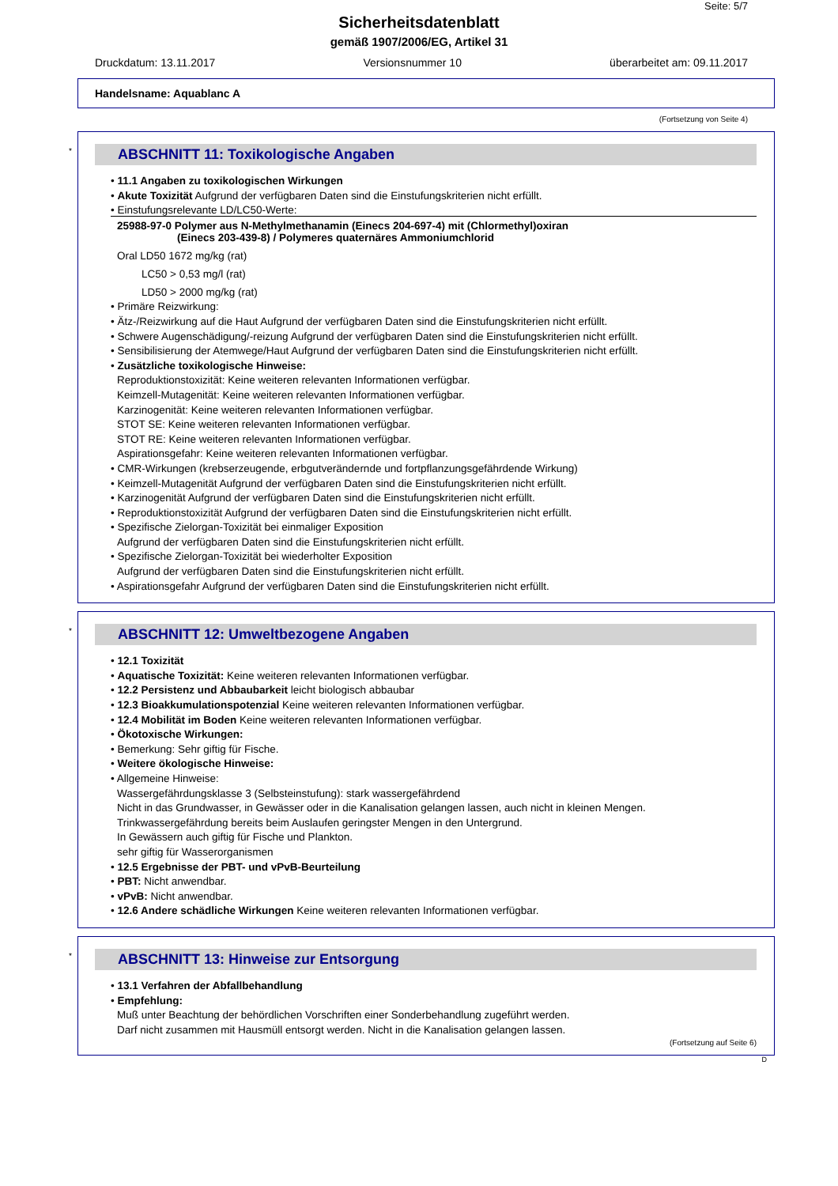Seite: 5/7
Sicherheitsdatenblatt
gemäß 1907/2006/EG, Artikel 31
Druckdatum: 13.11.2017 Versionsnummer 10 überarbeitet am: 09.11.2017
Handelsname: Aquablanc A
(Fortsetzung von Seite 4)
*
ABSCHNITT 11: Toxikologische Angaben
• 11.1 Angaben zu toxikologischen Wirkungen
• Akute Toxizität Aufgrund der verfügbaren Daten sind die Einstufungskriterien nicht erfüllt.
• Einstufungsrelevante LD/LC50-Werte:
25988-97-0 Polymer aus N-Methylmethanamin (Einecs 204-697-4) mit (Chlormethyl)oxiran
(Einecs 203-439-8) / Polymeres quaternäres Ammoniumchlorid
Oral LD50 1672 mg/kg (rat)
LC50 > 0,53 mg/l (rat)
LD50 > 2000 mg/kg (rat)
• Primäre Reizwirkung:
• Ätz-/Reizwirkung auf die Haut Aufgrund der verfügbaren Daten sind die Einstufungskriterien nicht erfüllt.
• Schwere Augenschädigung/-reizung Aufgrund der verfügbaren Daten sind die Einstufungskriterien nicht erfüllt.
• Sensibilisierung der Atemwege/Haut Aufgrund der verfügbaren Daten sind die Einstufungskriterien nicht erfüllt.
• Zusätzliche toxikologische Hinweise:
Reproduktionstoxizität: Keine weiteren relevanten Informationen verfügbar.
Keimzell-Mutagenität: Keine weiteren relevanten Informationen verfügbar.
Karzinogenität: Keine weiteren relevanten Informationen verfügbar.
STOT SE: Keine weiteren relevanten Informationen verfügbar.
STOT RE: Keine weiteren relevanten Informationen verfügbar.
Aspirationsgefahr: Keine weiteren relevanten Informationen verfügbar.
• CMR-Wirkungen (krebserzeugende, erbgutverändernde und fortpflanzungsgefährdende Wirkung)
• Keimzell-Mutagenität Aufgrund der verfügbaren Daten sind die Einstufungskriterien nicht erfüllt.
• Karzinogenität Aufgrund der verfügbaren Daten sind die Einstufungskriterien nicht erfüllt.
• Reproduktionstoxizität Aufgrund der verfügbaren Daten sind die Einstufungskriterien nicht erfüllt.
• Spezifische Zielorgan-Toxizität bei einmaliger Exposition
Aufgrund der verfügbaren Daten sind die Einstufungskriterien nicht erfüllt.
• Spezifische Zielorgan-Toxizität bei wiederholter Exposition
Aufgrund der verfügbaren Daten sind die Einstufungskriterien nicht erfüllt.
• Aspirationsgefahr Aufgrund der verfügbaren Daten sind die Einstufungskriterien nicht erfüllt.
*
ABSCHNITT 12: Umweltbezogene Angaben
• 12.1 Toxizität
• Aquatische Toxizität: Keine weiteren relevanten Informationen verfügbar.
• 12.2 Persistenz und Abbaubarkeit leicht biologisch abbaubar
• 12.3 Bioakkumulationspotenzial Keine weiteren relevanten Informationen verfügbar.
• 12.4 Mobilität im Boden Keine weiteren relevanten Informationen verfügbar.
• Ökotoxische Wirkungen:
• Bemerkung: Sehr giftig für Fische.
• Weitere ökologische Hinweise:
• Allgemeine Hinweise:
Wassergefährdungsklasse 3 (Selbsteinstufung): stark wassergefährdend
Nicht in das Grundwasser, in Gewässer oder in die Kanalisation gelangen lassen, auch nicht in kleinen Mengen.
Trinkwassergefährdung bereits beim Auslaufen geringster Mengen in den Untergrund.
In Gewässern auch giftig für Fische und Plankton.
sehr giftig für Wasserorganismen
• 12.5 Ergebnisse der PBT- und vPvB-Beurteilung
• PBT: Nicht anwendbar.
• vPvB: Nicht anwendbar.
• 12.6 Andere schädliche Wirkungen Keine weiteren relevanten Informationen verfügbar.
*
ABSCHNITT 13: Hinweise zur Entsorgung
• 13.1 Verfahren der Abfallbehandlung
• Empfehlung:
Muß unter Beachtung der behördlichen Vorschriften einer Sonderbehandlung zugeführt werden.
Darf nicht zusammen mit Hausmüll entsorgt werden. Nicht in die Kanalisation gelangen lassen.
(Fortsetzung auf Seite 6)
D